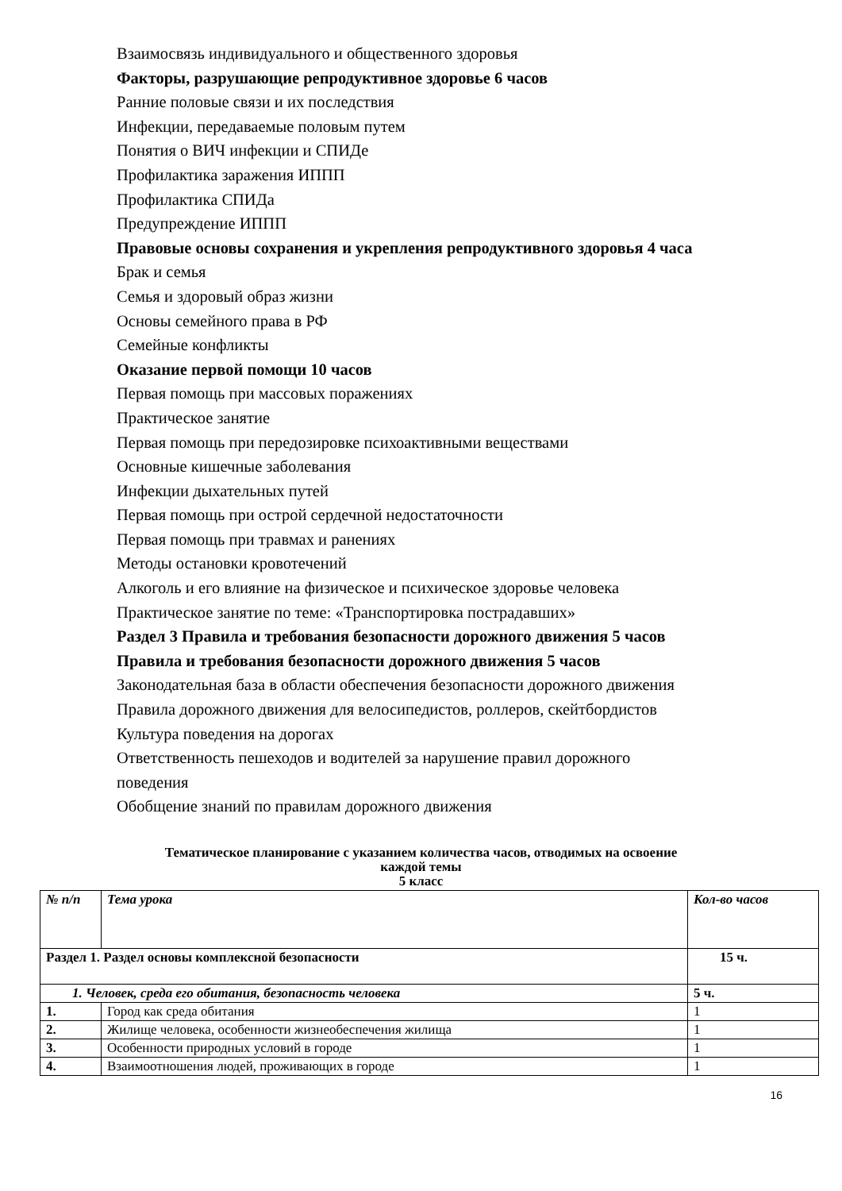Взаимосвязь индивидуального и общественного здоровья
Факторы, разрушающие репродуктивное здоровье 6 часов
Ранние половые связи и их последствия
Инфекции, передаваемые половым путем
Понятия о ВИЧ инфекции и СПИДе
Профилактика заражения ИППП
Профилактика СПИДа
Предупреждение ИППП
Правовые основы сохранения и укрепления репродуктивного здоровья 4 часа
Брак и семья
Семья и здоровый образ жизни
Основы семейного права в РФ
Семейные конфликты
Оказание первой помощи 10 часов
Первая помощь при массовых поражениях
Практическое занятие
Первая помощь при передозировке психоактивными веществами
Основные кишечные заболевания
Инфекции дыхательных путей
Первая помощь при острой сердечной недостаточности
Первая помощь при травмах и ранениях
Методы остановки кровотечений
Алкоголь и его влияние на физическое и психическое здоровье человека
Практическое занятие по теме: «Транспортировка пострадавших»
Раздел 3 Правила и требования безопасности дорожного движения 5 часов
Правила и требования безопасности дорожного движения 5 часов
Законодательная база в области обеспечения безопасности дорожного движения
Правила дорожного движения для велосипедистов, роллеров, скейтбордистов
Культура поведения на дорогах
Ответственность пешеходов и водителей за нарушение правил дорожного
поведения
Обобщение знаний по правилам дорожного движения
Тематическое планирование с указанием количества часов, отводимых на освоение
каждой темы
5 класс
| № п/п | Тема урока | Кол-во часов |
| --- | --- | --- |
| Раздел 1. Раздел основы комплексной безопасности | | 15 ч. |
| 1. Человек, среда его обитания, безопасность человека | | 5 ч. |
| 1. | Город как среда обитания | 1 |
| 2. | Жилище человека, особенности жизнеобеспечения жилища | 1 |
| 3. | Особенности природных условий в городе | 1 |
| 4. | Взаимоотношения людей, проживающих в городе | 1 |
16